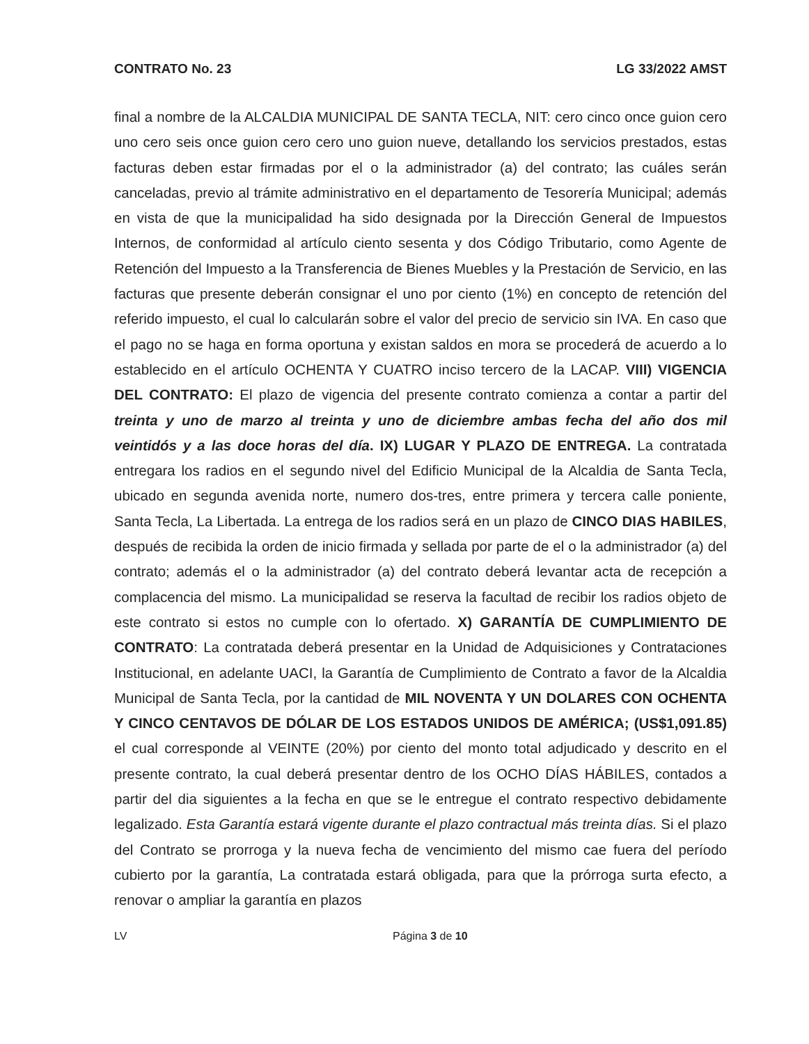CONTRATO No. 23 LG 33/2022 AMST
final a nombre de la ALCALDIA MUNICIPAL DE SANTA TECLA, NIT: cero cinco once guion cero uno cero seis once guion cero cero uno guion nueve, detallando los servicios prestados, estas facturas deben estar firmadas por el o la administrador (a) del contrato; las cuáles serán canceladas, previo al trámite administrativo en el departamento de Tesorería Municipal; además en vista de que la municipalidad ha sido designada por la Dirección General de Impuestos Internos, de conformidad al artículo ciento sesenta y dos Código Tributario, como Agente de Retención del Impuesto a la Transferencia de Bienes Muebles y la Prestación de Servicio, en las facturas que presente deberán consignar el uno por ciento (1%) en concepto de retención del referido impuesto, el cual lo calcularán sobre el valor del precio de servicio sin IVA. En caso que el pago no se haga en forma oportuna y existan saldos en mora se procederá de acuerdo a lo establecido en el artículo OCHENTA Y CUATRO inciso tercero de la LACAP. VIII) VIGENCIA DEL CONTRATO: El plazo de vigencia del presente contrato comienza a contar a partir del treinta y uno de marzo al treinta y uno de diciembre ambas fecha del año dos mil veintidós y a las doce horas del día. IX) LUGAR Y PLAZO DE ENTREGA. La contratada entregara los radios en el segundo nivel del Edificio Municipal de la Alcaldia de Santa Tecla, ubicado en segunda avenida norte, numero dos-tres, entre primera y tercera calle poniente, Santa Tecla, La Libertada. La entrega de los radios será en un plazo de CINCO DIAS HABILES, después de recibida la orden de inicio firmada y sellada por parte de el o la administrador (a) del contrato; además el o la administrador (a) del contrato deberá levantar acta de recepción a complacencia del mismo. La municipalidad se reserva la facultad de recibir los radios objeto de este contrato si estos no cumple con lo ofertado. X) GARANTÍA DE CUMPLIMIENTO DE CONTRATO: La contratada deberá presentar en la Unidad de Adquisiciones y Contrataciones Institucional, en adelante UACI, la Garantía de Cumplimiento de Contrato a favor de la Alcaldia Municipal de Santa Tecla, por la cantidad de MIL NOVENTA Y UN DOLARES CON OCHENTA Y CINCO CENTAVOS DE DÓLAR DE LOS ESTADOS UNIDOS DE AMÉRICA; (US$1,091.85) el cual corresponde al VEINTE (20%) por ciento del monto total adjudicado y descrito en el presente contrato, la cual deberá presentar dentro de los OCHO DÍAS HÁBILES, contados a partir del dia siguientes a la fecha en que se le entregue el contrato respectivo debidamente legalizado. Esta Garantía estará vigente durante el plazo contractual más treinta días. Si el plazo del Contrato se prorroga y la nueva fecha de vencimiento del mismo cae fuera del período cubierto por la garantía, La contratada estará obligada, para que la prórroga surta efecto, a renovar o ampliar la garantía en plazos
LV Página 3 de 10